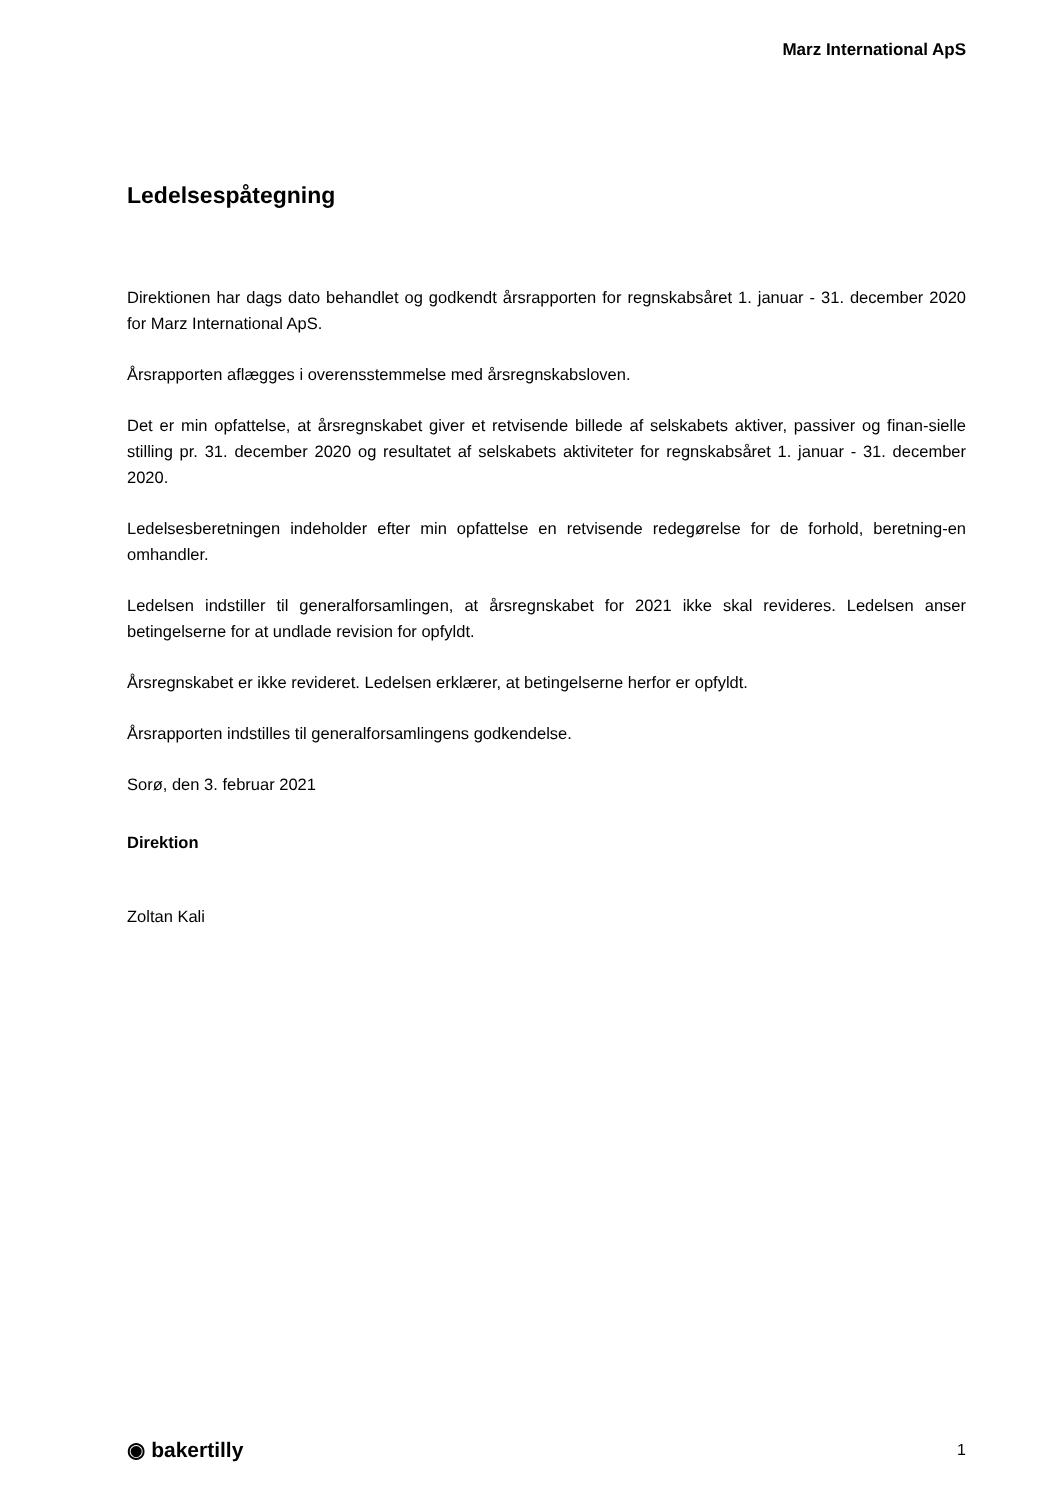Marz International ApS
Ledelsespåtegning
Direktionen har dags dato behandlet og godkendt årsrapporten for regnskabsåret 1. januar - 31. december 2020 for Marz International ApS.
Årsrapporten aflægges i overensstemmelse med årsregnskabsloven.
Det er min opfattelse, at årsregnskabet giver et retvisende billede af selskabets aktiver, passiver og finan-sielle stilling pr. 31. december 2020 og resultatet af selskabets aktiviteter for regnskabsåret 1. januar - 31. december 2020.
Ledelsesberetningen indeholder efter min opfattelse en retvisende redegørelse for de forhold, beretning-en omhandler.
Ledelsen indstiller til generalforsamlingen, at årsregnskabet for 2021 ikke skal revideres. Ledelsen anser betingelserne for at undlade revision for opfyldt.
Årsregnskabet er ikke revideret. Ledelsen erklærer, at betingelserne herfor er opfyldt.
Årsrapporten indstilles til generalforsamlingens godkendelse.
Sorø, den 3. februar 2021
Direktion
Zoltan Kali
◉ bakertilly 1